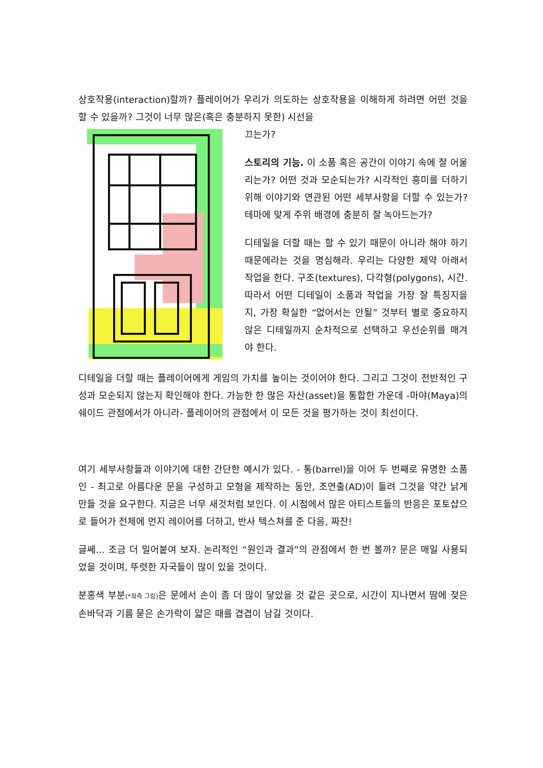상호작용(interaction)할까? 플레이어가 우리가 의도하는 상호작용을 이해하게 하려면 어떤 것을 할 수 있을까? 그것이 너무 많은(혹은 충분하지 못한) 시선을
끄는가?
스토리의 기능. 이 소품 혹은 공간이 이야기 속에 잘 어울리는가? 어떤 것과 모순되는가? 시각적인 흥미를 더하기 위해 이야기와 연관된 어떤 세부사항을 더할 수 있는가? 테마에 맞게 주위 배경에 충분히 잘 녹아드는가?
디테일을 더할 때는 할 수 있기 때문이 아니라 해야 하기 때문에라는 것을 명심해라. 우리는 다양한 제약 아래서 작업을 한다. 구조(textures), 다각형(polygons), 시간. 따라서 어떤 디테일이 소품과 작업을 가장 잘 특징지을지, 가장 확실한 “없어서는 안될” 것부터 별로 중요하지 않은 디테일까지 순차적으로 선택하고 우선순위를 매겨야 한다.
디테일을 더할 때는 플레이어에게 게임의 가치를 높이는 것이어야 한다. 그리고 그것이 전반적인 구성과 모순되지 않는지 확인해야 한다. 가능한 한 많은 자산(asset)을 통합한 가운데 -마야(Maya)의 쉐이드 관점에서가 아니라- 플레이어의 관점에서 이 모든 것을 평가하는 것이 최선이다.
여기 세부사항들과 이야기에 대한 간단한 예시가 있다. - 통(barrel)을 이어 두 번째로 유명한 소품인 - 최고로 아름다운 문을 구성하고 모형을 제작하는 동안, 조연출(AD)이 들려 그것을 약간 낡게 만들 것을 요구한다. 지금은 너무 새것처럼 보인다. 이 시점에서 많은 아티스트들의 반응은 포토샵으로 들어가 전체에 먼지 레이어를 더하고, 반사 텍스쳐를 준 다음, 짜잔!
글쎄… 조금 더 밀어붙여 보자. 논리적인 “원인과 결과”의 관점에서 한 번 볼까? 문은 매일 사용되었을 것이며, 뚜렷한 자국들이 많이 있을 것이다.
분홍색 부분(*좌측 그림) 은 문에서 손이 좀 더 많이 닿았을 것 같은 곳으로, 시간이 지나면서 땀에 젖은 손바닥과 기름 묻은 손가락이 얇은 때를 겹겹이 남길 것이다.